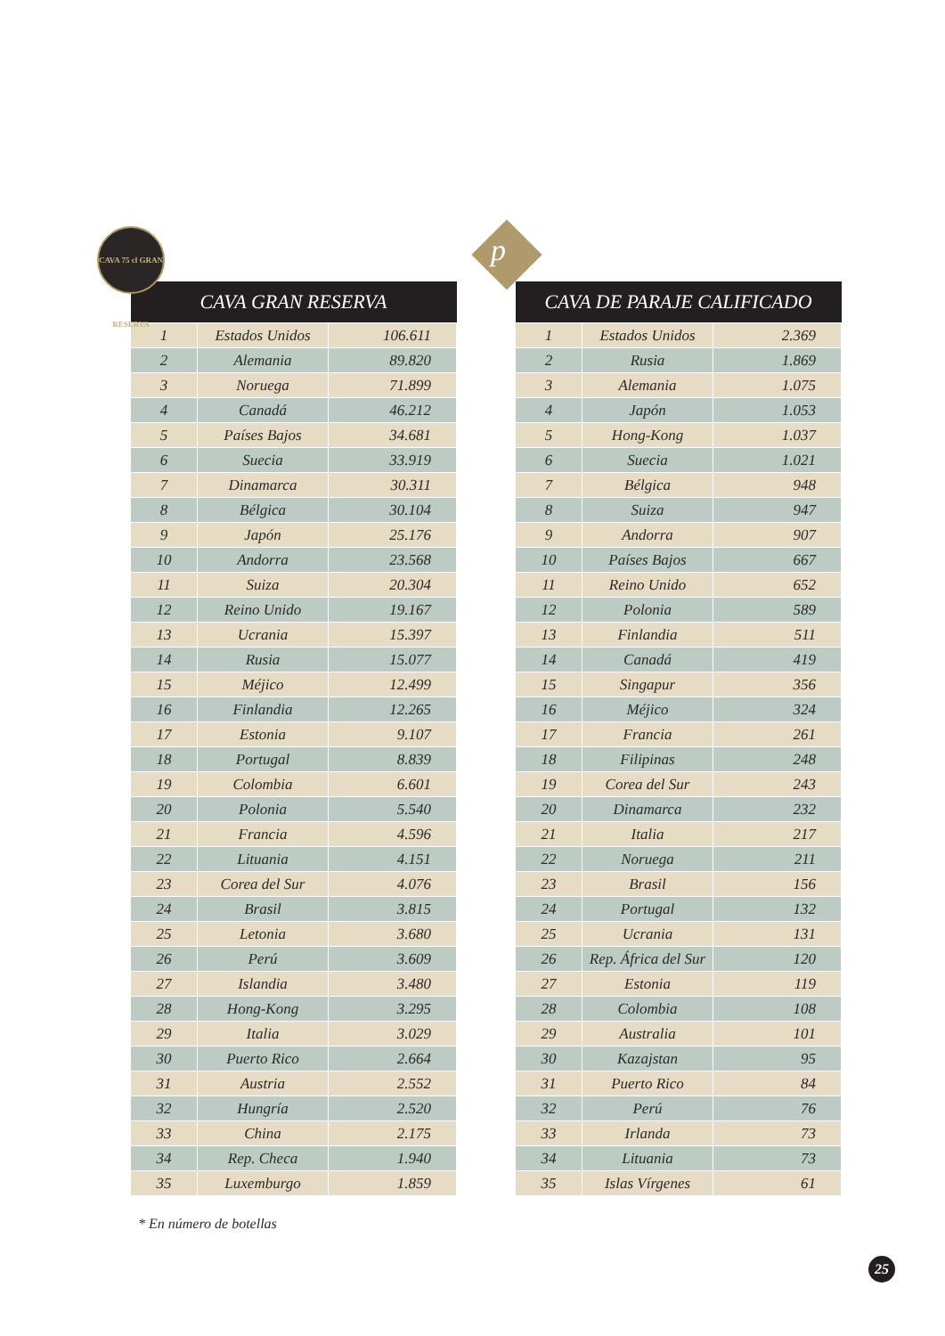CAVA 75 cl GRAN RESERVA
| CAVA GRAN RESERVA | | |
| --- | --- | --- |
| 1 | Estados Unidos | 106.611 |
| 2 | Alemania | 89.820 |
| 3 | Noruega | 71.899 |
| 4 | Canadá | 46.212 |
| 5 | Países Bajos | 34.681 |
| 6 | Suecia | 33.919 |
| 7 | Dinamarca | 30.311 |
| 8 | Bélgica | 30.104 |
| 9 | Japón | 25.176 |
| 10 | Andorra | 23.568 |
| 11 | Suiza | 20.304 |
| 12 | Reino Unido | 19.167 |
| 13 | Ucrania | 15.397 |
| 14 | Rusia | 15.077 |
| 15 | Méjico | 12.499 |
| 16 | Finlandia | 12.265 |
| 17 | Estonia | 9.107 |
| 18 | Portugal | 8.839 |
| 19 | Colombia | 6.601 |
| 20 | Polonia | 5.540 |
| 21 | Francia | 4.596 |
| 22 | Lituania | 4.151 |
| 23 | Corea del Sur | 4.076 |
| 24 | Brasil | 3.815 |
| 25 | Letonia | 3.680 |
| 26 | Perú | 3.609 |
| 27 | Islandia | 3.480 |
| 28 | Hong-Kong | 3.295 |
| 29 | Italia | 3.029 |
| 30 | Puerto Rico | 2.664 |
| 31 | Austria | 2.552 |
| 32 | Hungría | 2.520 |
| 33 | China | 2.175 |
| 34 | Rep. Checa | 1.940 |
| 35 | Luxemburgo | 1.859 |
p
| CAVA DE PARAJE CALIFICADO | | |
| --- | --- | --- |
| 1 | Estados Unidos | 2.369 |
| 2 | Rusia | 1.869 |
| 3 | Alemania | 1.075 |
| 4 | Japón | 1.053 |
| 5 | Hong-Kong | 1.037 |
| 6 | Suecia | 1.021 |
| 7 | Bélgica | 948 |
| 8 | Suiza | 947 |
| 9 | Andorra | 907 |
| 10 | Países Bajos | 667 |
| 11 | Reino Unido | 652 |
| 12 | Polonia | 589 |
| 13 | Finlandia | 511 |
| 14 | Canadá | 419 |
| 15 | Singapur | 356 |
| 16 | Méjico | 324 |
| 17 | Francia | 261 |
| 18 | Filipinas | 248 |
| 19 | Corea del Sur | 243 |
| 20 | Dinamarca | 232 |
| 21 | Italia | 217 |
| 22 | Noruega | 211 |
| 23 | Brasil | 156 |
| 24 | Portugal | 132 |
| 25 | Ucrania | 131 |
| 26 | Rep. África del Sur | 120 |
| 27 | Estonia | 119 |
| 28 | Colombia | 108 |
| 29 | Australia | 101 |
| 30 | Kazajstan | 95 |
| 31 | Puerto Rico | 84 |
| 32 | Perú | 76 |
| 33 | Irlanda | 73 |
| 34 | Lituania | 73 |
| 35 | Islas Vírgenes | 61 |
* En número de botellas
25